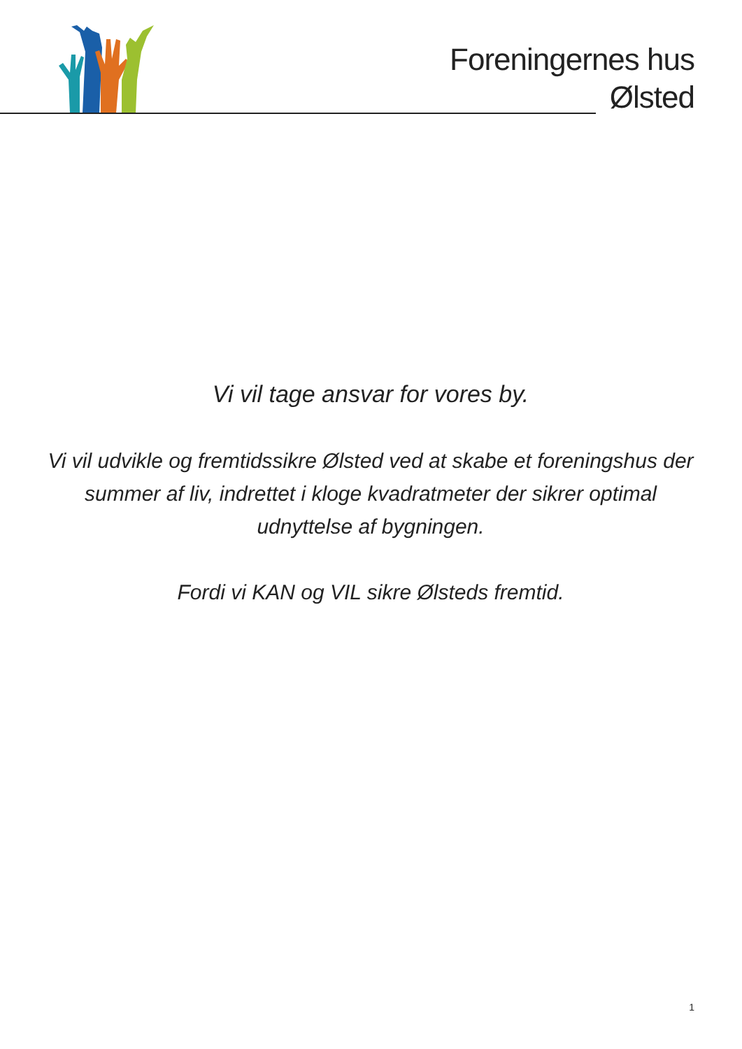Foreningernes hus
Ølsted
Vi vil tage ansvar for vores by.
Vi vil udvikle og fremtidssikre Ølsted ved at skabe et foreningshus der summer af liv, indrettet i kloge kvadratmeter der sikrer optimal udnyttelse af bygningen.
Fordi vi KAN og VIL sikre Ølsteds fremtid.
1